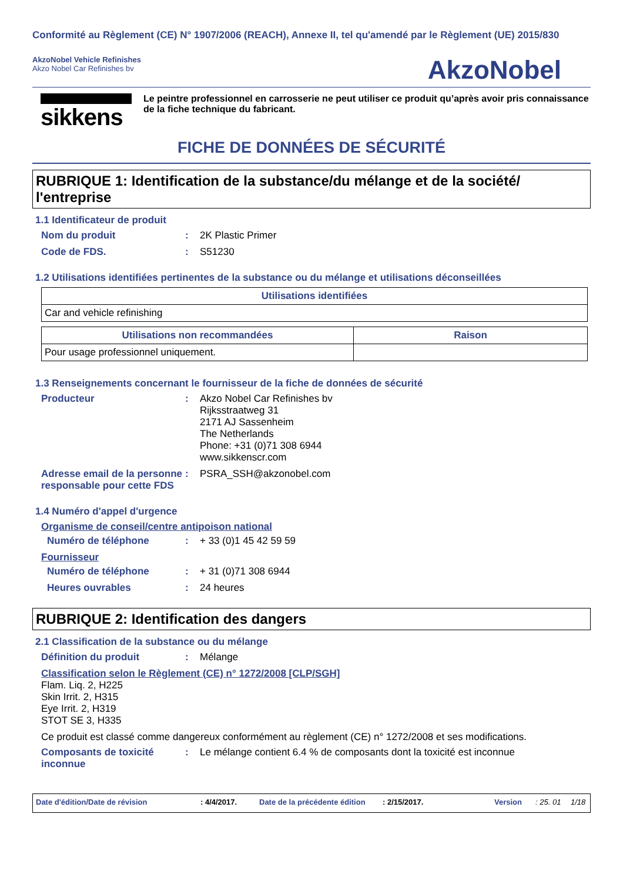Conformité au Règlement (CE) N° 1907/2006 (REACH), Annexe II, tel qu'amendé par le Règlement (UE) 2015/830
AkzoNobel Vehicle Refinishes
Akzo Nobel Car Refinishes bv
AkzoNobel
sikkens
Le peintre professionnel en carrosserie ne peut utiliser ce produit qu’après avoir pris connaissance de la fiche technique du fabricant.
FICHE DE DONNÉES DE SÉCURITÉ
RUBRIQUE 1: Identification de la substance/du mélange et de la société/ l'entreprise
1.1 Identificateur de produit
Nom du produit : 2K Plastic Primer
Code de FDS. : S51230
1.2 Utilisations identifiées pertinentes de la substance ou du mélange et utilisations déconseillées
| Utilisations identifiées |
| --- |
| Car and vehicle refinishing |
| Utilisations non recommandées | Raison |
| --- | --- |
| Pour usage professionnel uniquement. | |
1.3 Renseignements concernant le fournisseur de la fiche de données de sécurité
Producteur : Akzo Nobel Car Refinishes bv
Rijksstraatweg 31
2171 AJ Sassenheim
The Netherlands
Phone: +31 (0)71 308 6944
www.sikkenscr.com
Adresse email de la personne responsable pour cette FDS
: PSRA_SSH@akzonobel.com
1.4 Numéro d'appel d'urgence
Organisme de conseil/centre antipoison national
Numéro de téléphone : + 33 (0)1 45 42 59 59
Fournisseur
Numéro de téléphone : + 31 (0)71 308 6944
Heures ouvrables : 24 heures
RUBRIQUE 2: Identification des dangers
2.1 Classification de la substance ou du mélange
Définition du produit : Mélange
Classification selon le Règlement (CE) n° 1272/2008 [CLP/SGH]
Flam. Liq. 2, H225
Skin Irrit. 2, H315
Eye Irrit. 2, H319
STOT SE 3, H335
Ce produit est classé comme dangereux conformément au règlement (CE) n° 1272/2008 et ses modifications.
Composants de toxicité inconnue
: Le mélange contient 6.4 % de composants dont la toxicité est inconnue
Date d'édition/Date de révision: 4/4/2017. Date de la précédente édition: 2/15/2017. Version: 25. 01 1/18